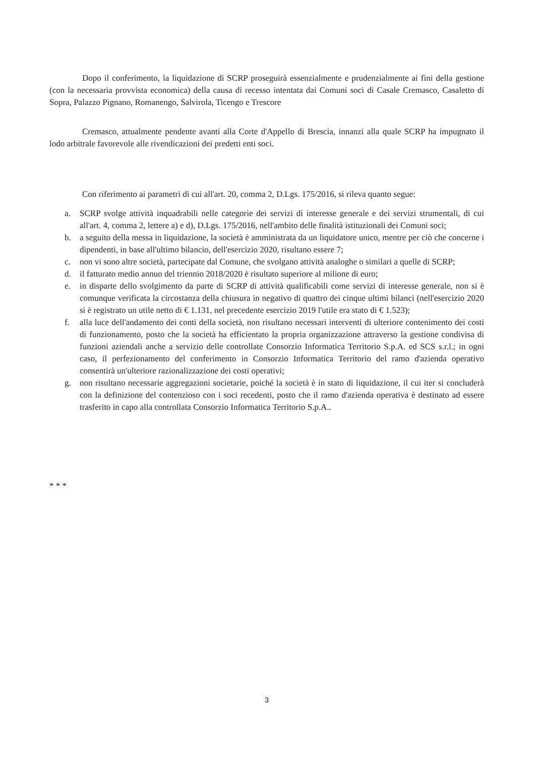Dopo il conferimento, la liquidazione di SCRP proseguirà essenzialmente e prudenzialmente ai fini della gestione (con la necessaria provvista economica) della causa di recesso intentata dai Comuni soci di Casale Cremasco, Casaletto di Sopra, Palazzo Pignano, Romanengo, Salvirola, Ticengo e Trescore
Cremasco, attualmente pendente avanti alla Corte d'Appello di Brescia, innanzi alla quale SCRP ha impugnato il lodo arbitrale favorevole alle rivendicazioni dei predetti enti soci.
Con riferimento ai parametri di cui all'art. 20, comma 2, D.Lgs. 175/2016, si rileva quanto segue:
a. SCRP svolge attività inquadrabili nelle categorie dei servizi di interesse generale e dei servizi strumentali, di cui all'art. 4, comma 2, lettere a) e d), D.Lgs. 175/2016, nell'ambito delle finalità istituzionali dei Comuni soci;
b. a seguito della messa in liquidazione, la società è amministrata da un liquidatore unico, mentre per ciò che concerne i dipendenti, in base all'ultimo bilancio, dell'esercizio 2020, risultano essere 7;
c. non vi sono altre società, partecipate dal Comune, che svolgano attività analoghe o similari a quelle di SCRP;
d. il fatturato medio annuo del triennio 2018/2020 è risultato superiore al milione di euro;
e. in disparte dello svolgimento da parte di SCRP di attività qualificabili come servizi di interesse generale, non si è comunque verificata la circostanza della chiusura in negativo di quattro dei cinque ultimi bilanci (nell'esercizio 2020 si è registrato un utile netto di € 1.131, nel precedente esercizio 2019 l'utile era stato di € 1.523);
f. alla luce dell'andamento dei conti della società, non risultano necessari interventi di ulteriore contenimento dei costi di funzionamento, posto che la società ha efficientato la propria organizzazione attraverso la gestione condivisa di funzioni aziendali anche a servizio delle controllate Consorzio Informatica Territorio S.p.A. ed SCS s.r.l.; in ogni caso, il perfezionamento del conferimento in Consorzio Informatica Territorio del ramo d'azienda operativo consentirà un'ulteriore razionalizzazione dei costi operativi;
g. non risultano necessarie aggregazioni societarie, poiché la società è in stato di liquidazione, il cui iter si concluderà con la definizione del contenzioso con i soci recedenti, posto che il ramo d'azienda operativa è destinato ad essere trasferito in capo alla controllata Consorzio Informatica Territorio S.p.A..
* * *
3